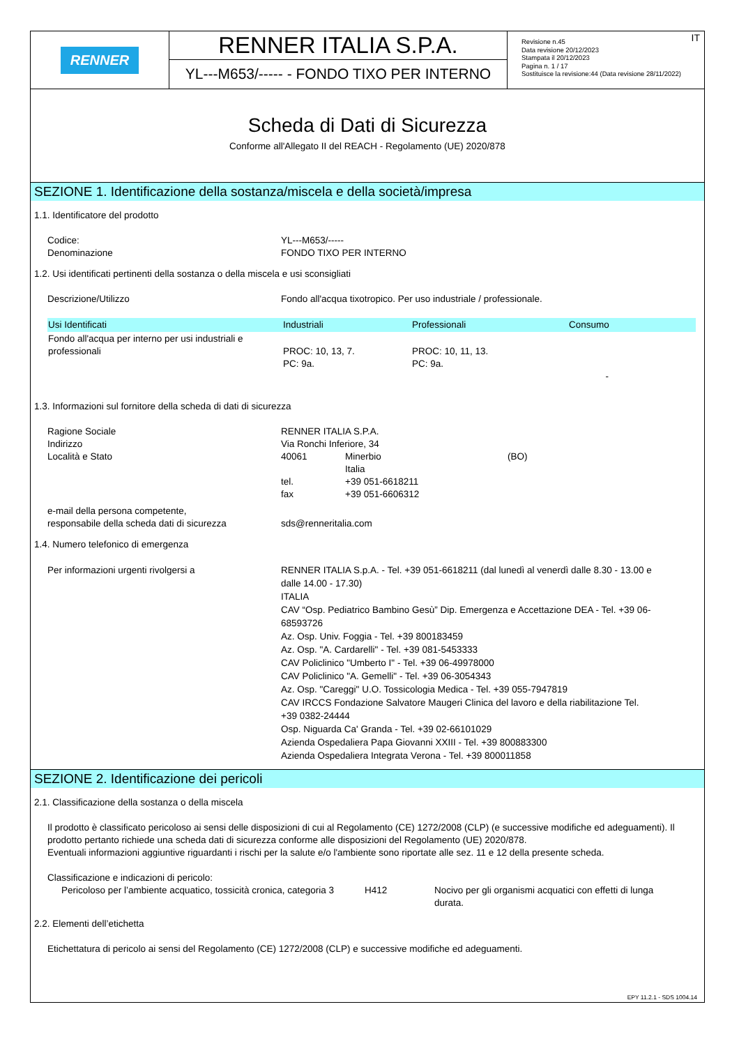RENNER
RENNER ITALIA S.P.A.
YL---M653/----- - FONDO TIXO PER INTERNO
Revisione n.45
Data revisione 20/12/2023
Stampata il 20/12/2023
Pagina n. 1 / 17
Sostituisce la revisione:44 (Data revisione 28/11/2022)
IT
Scheda di Dati di Sicurezza
Conforme all'Allegato II del REACH - Regolamento (UE) 2020/878
SEZIONE 1. Identificazione della sostanza/miscela e della società/impresa
1.1. Identificatore del prodotto
Codice: YL---M653/-----
Denominazione FONDO TIXO PER INTERNO
1.2. Usi identificati pertinenti della sostanza o della miscela e usi sconsigliati
Descrizione/Utilizzo Fondo all'acqua tixotropico. Per uso industriale / professionale.
| Usi Identificati | Industriali | Professionali | Consumo |
| --- | --- | --- | --- |
| Fondo all'acqua per interno per usi industriali e professionali | PROC: 10, 13, 7. PC: 9a. | PROC: 10, 11, 13. PC: 9a. | - |
1.3. Informazioni sul fornitore della scheda di dati di sicurezza
Ragione Sociale RENNER ITALIA S.P.A.
Indirizzo Via Ronchi Inferiore, 34
Località e Stato 40061 Minerbio
Italia
(BO)
tel.
fax
+39 051-6618211
+39 051-6606312
e-mail della persona competente,
responsabile della scheda dati di sicurezza
sds@renneritalia.com
1.4. Numero telefonico di emergenza
Per informazioni urgenti rivolgersi a RENNER ITALIA S.p.A. - Tel. +39 051-6618211 (dal lunedì al venerdì dalle 8.30 - 13.00 e dalle 14.00 - 17.30)
ITALIA
CAV “Osp. Pediatrico Bambino Gesù” Dip. Emergenza e Accettazione DEA - Tel. +39 06-68593726
Az. Osp. Univ. Foggia - Tel. +39 800183459
Az. Osp. "A. Cardarelli" - Tel. +39 081-5453333
CAV Policlinico "Umberto I" - Tel. +39 06-49978000
CAV Policlinico "A. Gemelli" - Tel. +39 06-3054343
Az. Osp. "Careggi" U.O. Tossicologia Medica - Tel. +39 055-7947819
CAV IRCCS Fondazione Salvatore Maugeri Clinica del lavoro e della riabilitazione Tel. +39 0382-24444
Osp. Niguarda Ca' Granda - Tel. +39 02-66101029
Azienda Ospedaliera Papa Giovanni XXIII - Tel. +39 800883300
Azienda Ospedaliera Integrata Verona - Tel. +39 800011858
SEZIONE 2. Identificazione dei pericoli
2.1. Classificazione della sostanza o della miscela
Il prodotto è classificato pericoloso ai sensi delle disposizioni di cui al Regolamento (CE) 1272/2008 (CLP) (e successive modifiche ed adeguamenti). Il prodotto pertanto richiede una scheda dati di sicurezza conforme alle disposizioni del Regolamento (UE) 2020/878.
Eventuali informazioni aggiuntive riguardanti i rischi per la salute e/o l'ambiente sono riportate alle sez. 11 e 12 della presente scheda.
Classificazione e indicazioni di pericolo:
Pericoloso per l’ambiente acquatico, tossicità cronica, categoria 3
H412 Nocivo per gli organismi acquatici con effetti di lunga durata.
2.2. Elementi dell’etichetta
Etichettatura di pericolo ai sensi del Regolamento (CE) 1272/2008 (CLP) e successive modifiche ed adeguamenti.
EPY 11.2.1 - SDS 1004.14